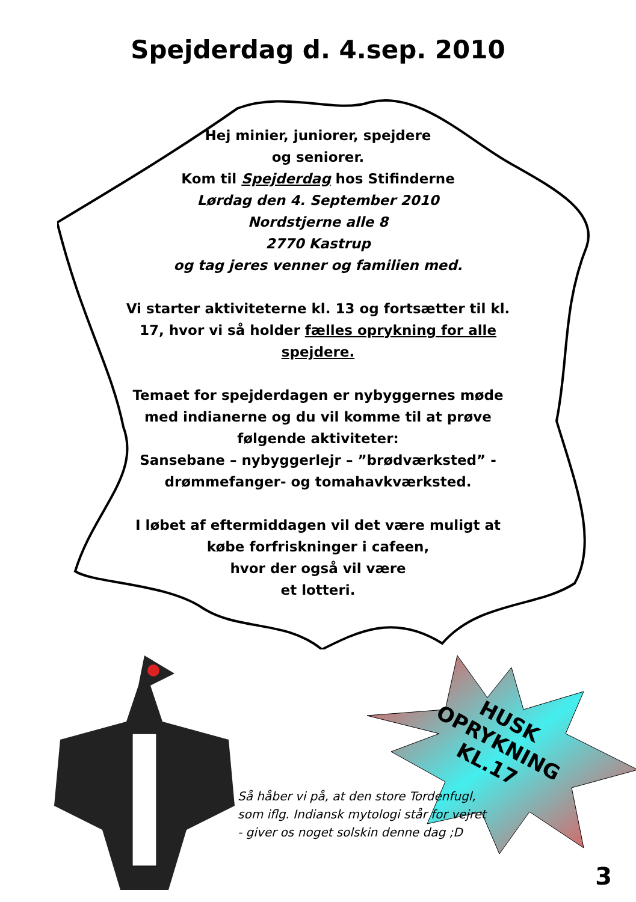Spejderdag d. 4.sep. 2010
Hej minier, juniorer, spejdere
og seniorer.
Kom til Spejderdag hos Stifinderne
Lørdag den 4. September 2010
Nordstjerne alle 8
2770 Kastrup
og tag jeres venner og familien med.
Vi starter aktiviteterne kl. 13 og fortsætter til kl. 17, hvor vi så holder fælles oprykning for alle spejdere.
Temaet for spejderdagen er nybyggernes møde med indianerne og du vil komme til at prøve følgende aktiviteter:
Sansebane – nybyggerlejr – ”brødværksted” - drømmefanger- og tomahavkværksted.
I løbet af eftermiddagen vil det være muligt at købe forfriskninger i cafeen,
hvor der også vil være
et lotteri.
HUSK
OPRYKNING
KL.17
Så håber vi på, at den store Tordenfugl,
som iflg. Indiansk mytologi står for vejret
- giver os noget solskin denne dag ;D
3